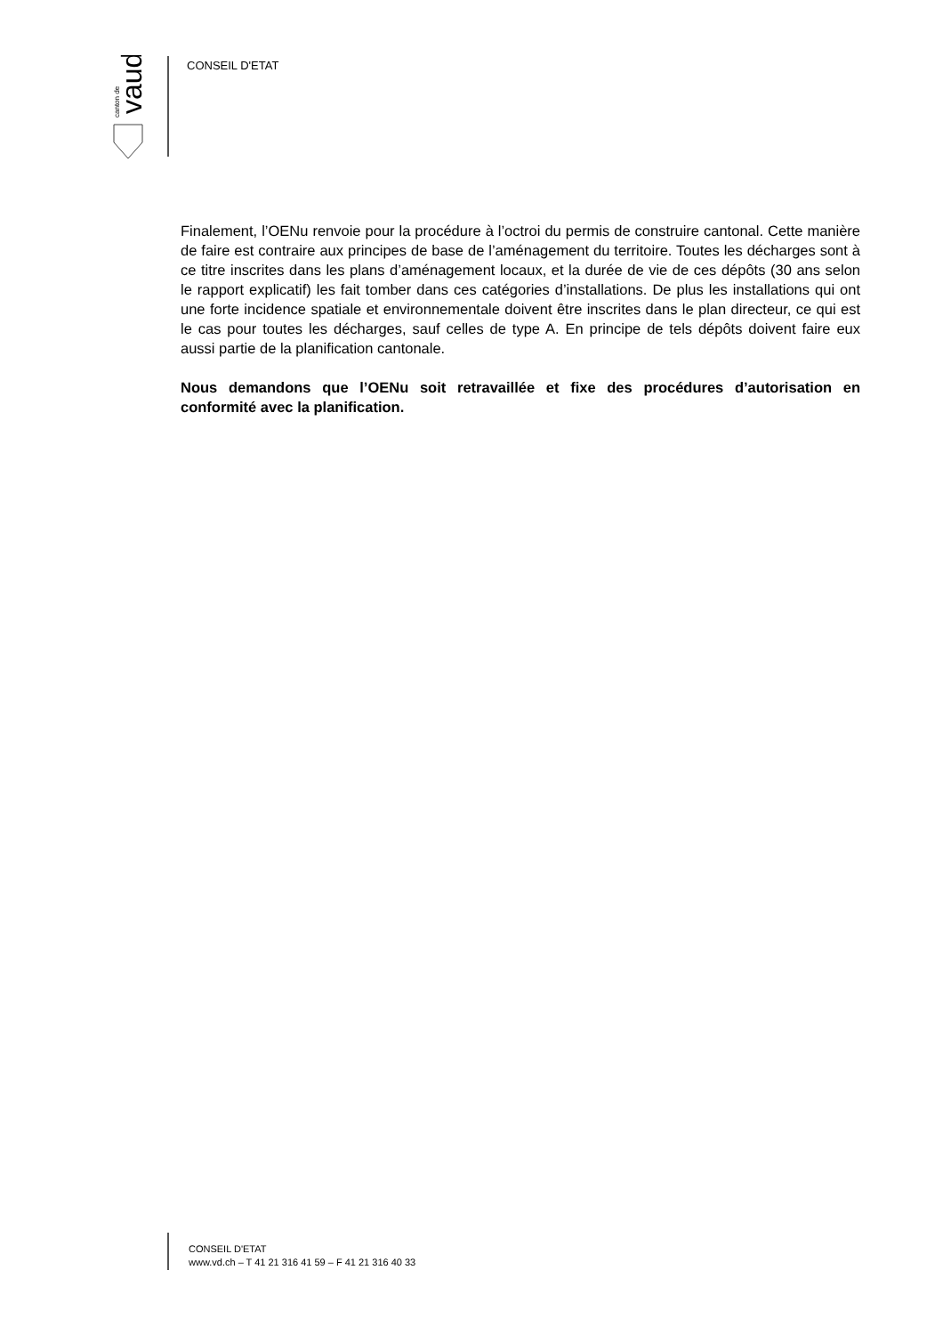vaud
canton de
CONSEIL D'ETAT
Finalement, l’OENu renvoie pour la procédure à l’octroi du permis de construire cantonal. Cette manière de faire est contraire aux principes de base de l’aménagement du territoire. Toutes les décharges sont à ce titre inscrites dans les plans d’aménagement locaux, et la durée de vie de ces dépôts (30 ans selon le rapport explicatif) les fait tomber dans ces catégories d’installations. De plus les installations qui ont une forte incidence spatiale et environnementale doivent être inscrites dans le plan directeur, ce qui est le cas pour toutes les décharges, sauf celles de type A. En principe de tels dépôts doivent faire eux aussi partie de la planification cantonale.
Nous demandons que l’OENu soit retravaillée et fixe des procédures d’autorisation en conformité avec la planification.
CONSEIL D'ETAT
www.vd.ch – T 41 21 316 41 59 – F 41 21 316 40 33